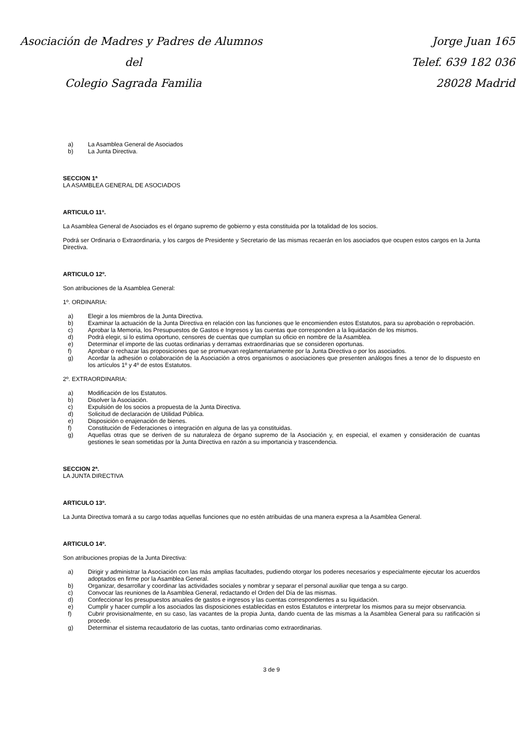Asociación de Madres y Padres de Alumnos
del
Colegio Sagrada Familia
Jorge Juan 165
Telef. 639 182 036
28028 Madrid
a) La Asamblea General de Asociados
b) La Junta Directiva.
SECCION 1ª
LA ASAMBLEA GENERAL DE ASOCIADOS
ARTICULO 11º.
La Asamblea General de Asociados es el órgano supremo de gobierno y esta constituida por la totalidad de los socios.
Podrá ser Ordinaria o Extraordinaria, y los cargos de Presidente y Secretario de las mismas recaerán en los asociados que ocupen estos cargos en la Junta Directiva.
ARTICULO 12º.
Son atribuciones de la Asamblea General:
1º. ORDINARIA:
a) Elegir a los miembros de la Junta Directiva.
b) Examinar la actuación de la Junta Directiva en relación con las funciones que le encomienden estos Estatutos, para su aprobación o reprobación.
c) Aprobar la Memoria, los Presupuestos de Gastos e Ingresos y las cuentas que corresponden a la liquidación de los mismos.
d) Podrá elegir, si lo estima oportuno, censores de cuentas que cumplan su oficio en nombre de la Asamblea.
e) Determinar el importe de las cuotas ordinarias y derramas extraordinarias que se consideren oportunas.
f) Aprobar o rechazar las proposiciones que se promuevan reglamentariamente por la Junta Directiva o por los asociados.
g) Acordar la adhesión o colaboración de la Asociación a otros organismos o asociaciones que presenten análogos fines a tenor de lo dispuesto en los artículos 1º y 4º de estos Estatutos.
2º. EXTRAORDINARIA:
a) Modificación de los Estatutos.
b) Disolver la Asociación.
c) Expulsión de los socios a propuesta de la Junta Directiva.
d) Solicitud de declaración de Utilidad Pública.
e) Disposición o enajenación de bienes.
f) Constitución de Federaciones o integración en alguna de las ya constituidas.
g) Aquellas otras que se deriven de su naturaleza de órgano supremo de la Asociación y, en especial, el examen y consideración de cuantas gestiones le sean sometidas por la Junta Directiva en razón a su importancia y trascendencia.
SECCION 2ª.
LA JUNTA DIRECTIVA
ARTICULO 13º.
La Junta Directiva tomará a su cargo todas aquellas funciones que no estén atribuidas de una manera expresa a la Asamblea General.
ARTICULO 14º.
Son atribuciones propias de la Junta Directiva:
a) Dirigir y administrar la Asociación con las más amplias facultades, pudiendo otorgar los poderes necesarios y especialmente ejecutar los acuerdos adoptados en firme por la Asamblea General.
b) Organizar, desarrollar y coordinar las actividades sociales y nombrar y separar el personal auxiliar que tenga a su cargo.
c) Convocar las reuniones de la Asamblea General, redactando el Orden del Día de las mismas.
d) Confeccionar los presupuestos anuales de gastos e ingresos y las cuentas correspondientes a su liquidación.
e) Cumplir y hacer cumplir a los asociados las disposiciones establecidas en estos Estatutos e interpretar los mismos para su mejor observancia.
f) Cubrir provisionalmente, en su caso, las vacantes de la propia Junta, dando cuenta de las mismas a la Asamblea General para su ratificación si procede.
g) Determinar el sistema recaudatorio de las cuotas, tanto ordinarias como extraordinarias.
3 de 9